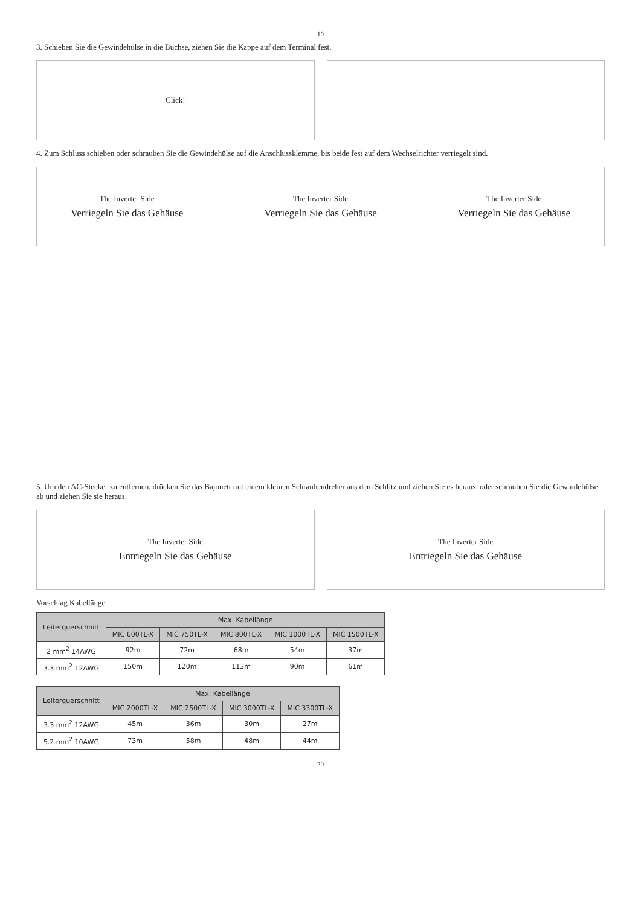19
3. Schieben Sie die Gewindehülse in die Buchse, ziehen Sie die Kappe auf dem Terminal fest.
Click!
4. Zum Schluss schieben oder schrauben Sie die Gewindehülse auf die Anschlussklemme, bis beide fest auf dem Wechselrichter verriegelt sind.
The Inverter Side
Verriegeln Sie das Gehäuse
The Inverter Side
Verriegeln Sie das Gehäuse
The Inverter Side
Verriegeln Sie das Gehäuse
5. Um den AC-Stecker zu entfernen, drücken Sie das Bajonett mit einem kleinen Schraubendreher aus dem Schlitz und ziehen Sie es heraus, oder schrauben Sie die Gewindehülse ab und ziehen Sie sie heraus.
The Inverter Side
Entriegeln Sie das Gehäuse
The Inverter Side
Entriegeln Sie das Gehäuse
Vorschlag Kabellänge
| Leiterquerschnitt | Max. Kabellänge | | | | |
| --- | --- | --- | --- | --- | --- |
| | MIC 600TL-X | MIC 750TL-X | MIC 800TL-X | MIC 1000TL-X | MIC 1500TL-X |
| 2 mm<sup>2</sup> 14AWG | 92m | 72m | 68m | 54m | 37m |
| 3.3 mm<sup>2</sup> 12AWG | 150m | 120m | 113m | 90m | 61m |
| Leiterquerschnitt | Max. Kabellänge | | | |
| --- | --- | --- | --- | --- |
| | MIC 2000TL-X | MIC 2500TL-X | MIC 3000TL-X | MIC 3300TL-X |
| 3.3 mm<sup>2</sup> 12AWG | 45m | 36m | 30m | 27m |
| 5.2 mm<sup>2</sup> 10AWG | 73m | 58m | 48m | 44m |
20